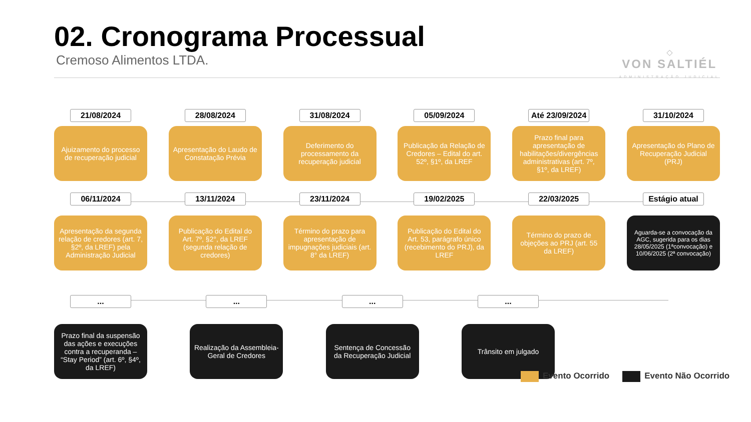02. Cronograma Processual
Cremoso Alimentos LTDA.
◇
VON SALTIÉL
ADMINISTRAÇÃO JUDICIAL
21/08/2024
Ajuizamento do processo de recuperação judicial
28/08/2024
Apresentação do Laudo de Constatação Prévia
31/08/2024
Deferimento do processamento da recuperação judicial
05/09/2024
Publicação da Relação de Credores – Edital do art. 52º, §1º, da LREF
Até 23/09/2024
Prazo final para apresentação de habilitações/divergências administrativas (art. 7º, §1º, da LREF)
31/10/2024
Apresentação do Plano de Recuperação Judicial (PRJ)
06/11/2024
Apresentação da segunda relação de credores (art. 7, §2º, da LREF) pela Administração Judicial
13/11/2024
Publicação do Edital do Art. 7º, §2°, da LREF (segunda relação de credores)
23/11/2024
Término do prazo para apresentação de impugnações judiciais (art. 8° da LREF)
19/02/2025
Publicação do Edital do Art. 53, parágrafo único (recebimento do PRJ), da LREF
22/03/2025
Término do prazo de objeções ao PRJ (art. 55 da LREF)
Estágio atual
Aguarda-se a convocação da AGC, sugerida para os dias 28/05/2025 (1ªconvocação) e 10/06/2025 (2ª convocação)
...
Prazo final da suspensão das ações e execuções contra a recuperanda – “Stay Period” (art. 6º, §4º, da LREF)
...
Realização da Assembleia-Geral de Credores
...
Sentença de Concessão da Recuperação Judicial
...
Trânsito em julgado
Evento Ocorrido Evento Não Ocorrido